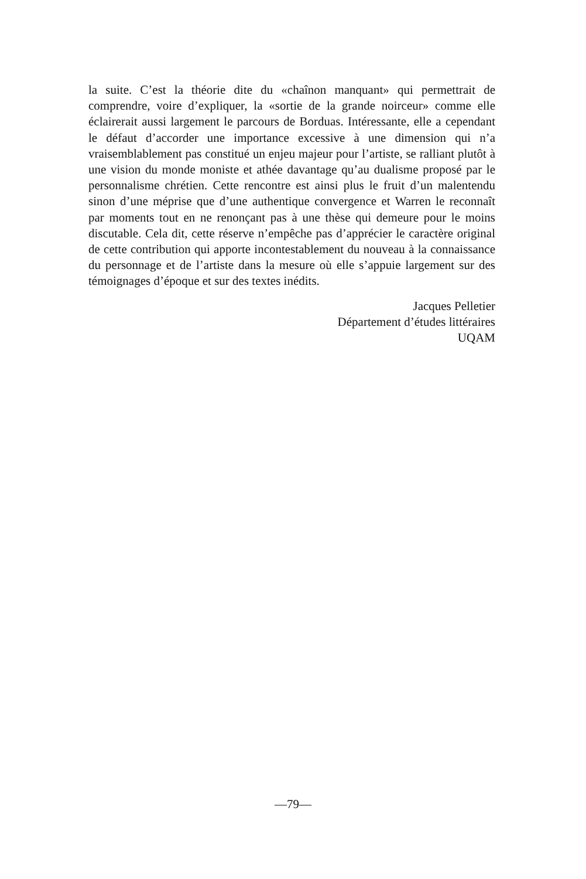la suite. C’est la théorie dite du «chaînon manquant» qui permettrait de comprendre, voire d’expliquer, la «sortie de la grande noirceur» comme elle éclairerait aussi largement le parcours de Borduas. Intéressante, elle a cependant le défaut d’accorder une importance excessive à une dimension qui n’a vraisemblablement pas constitué un enjeu majeur pour l’artiste, se ralliant plutôt à une vision du monde moniste et athée davantage qu’au dualisme proposé par le personnalisme chrétien. Cette rencontre est ainsi plus le fruit d’un malentendu sinon d’une méprise que d’une authentique convergence et Warren le reconnaît par moments tout en ne renonçant pas à une thèse qui demeure pour le moins discutable. Cela dit, cette réserve n’empêche pas d’apprécier le caractère original de cette contribution qui apporte incontestablement du nouveau à la connaissance du personnage et de l’artiste dans la mesure où elle s’appuie largement sur des témoignages d’époque et sur des textes inédits.
Jacques Pelletier
Département d’études littéraires
UQAM
—79—